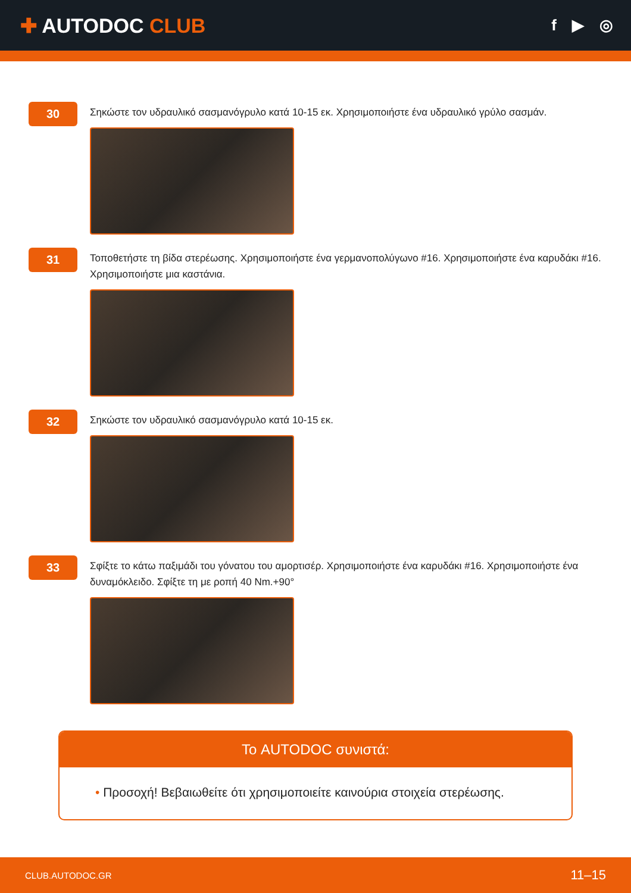✚ AUTODOC CLUB
f ▶ ◎
30
Σηκώστε τον υδραυλικό σασμανόγρυλο κατά 10-15 εκ. Χρησιμοποιήστε ένα υδραυλικό γρύλο σασμάν.
31
Τοποθετήστε τη βίδα στερέωσης. Χρησιμοποιήστε ένα γερμανοπολύγωνο #16. Χρησιμοποιήστε ένα καρυδάκι #16. Χρησιμοποιήστε μια καστάνια.
32
Σηκώστε τον υδραυλικό σασμανόγρυλο κατά 10-15 εκ.
33
Σφίξτε το κάτω παξιμάδι του γόνατου του αμορτισέρ. Χρησιμοποιήστε ένα καρυδάκι #16. Χρησιμοποιήστε ένα δυναμόκλειδο. Σφίξτε τη με ροπή 40 Nm.+90°
Το AUTODOC συνιστά:
• Προσοχή! Βεβαιωθείτε ότι χρησιμοποιείτε καινούρια στοιχεία στερέωσης.
CLUB.AUTODOC.GR 11–15